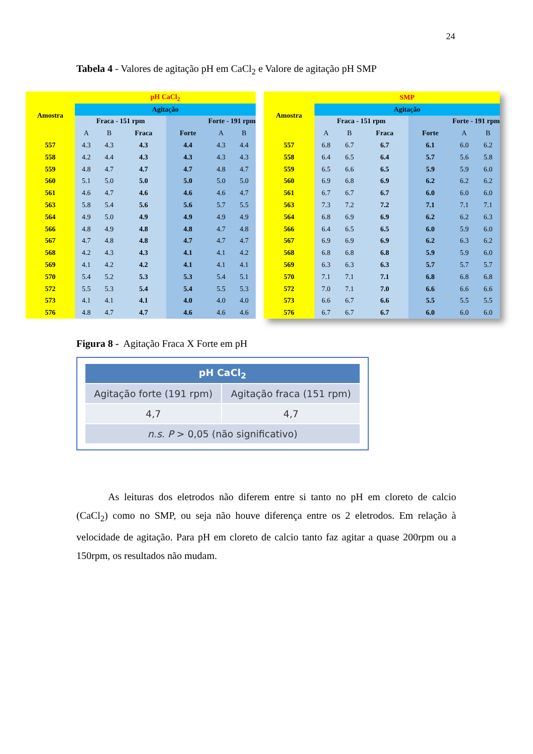24
Tabela 4 - Valores de agitação pH em CaCl<sub>2</sub> e Valore de agitação pH SMP
| Amostra | pH CaCl<sub>2</sub> | | | | | |
| | Agitação | | | | | |
| | Fraca - 151 rpm | | | Forte - 191 rpm | | |
| | A | B | Fraca | Forte | A | B |
| 557 | 4.3 | 4.3 | 4.3 | 4.4 | 4.3 | 4.4 |
| 558 | 4.2 | 4.4 | 4.3 | 4.3 | 4.3 | 4.3 |
| 559 | 4.8 | 4.7 | 4.7 | 4.7 | 4.8 | 4.7 |
| 560 | 5.1 | 5.0 | 5.0 | 5.0 | 5.0 | 5.0 |
| 561 | 4.6 | 4.7 | 4.6 | 4.6 | 4.6 | 4.7 |
| 563 | 5.8 | 5.4 | 5.6 | 5.6 | 5.7 | 5.5 |
| 564 | 4.9 | 5.0 | 4.9 | 4.9 | 4.9 | 4.9 |
| 566 | 4.8 | 4.9 | 4.8 | 4.8 | 4.7 | 4.8 |
| 567 | 4.7 | 4.8 | 4.8 | 4.7 | 4.7 | 4.7 |
| 568 | 4.2 | 4.3 | 4.3 | 4.1 | 4.1 | 4.2 |
| 569 | 4.1 | 4.2 | 4.2 | 4.1 | 4.1 | 4.1 |
| 570 | 5.4 | 5.2 | 5.3 | 5.3 | 5.4 | 5.1 |
| 572 | 5.5 | 5.3 | 5.4 | 5.4 | 5.5 | 5.3 |
| 573 | 4.1 | 4.1 | 4.1 | 4.0 | 4.0 | 4.0 |
| 576 | 4.8 | 4.7 | 4.7 | 4.6 | 4.6 | 4.6 |
| Amostra | SMP | | | | | |
| | Agitação | | | | | |
| | Fraca - 151 rpm | | | Forte - 191 rpm | | |
| | A | B | Fraca | Forte | A | B |
| 557 | 6.8 | 6.7 | 6.7 | 6.1 | 6.0 | 6.2 |
| 558 | 6.4 | 6.5 | 6.4 | 5.7 | 5.6 | 5.8 |
| 559 | 6.5 | 6.6 | 6.5 | 5.9 | 5.9 | 6.0 |
| 560 | 6.9 | 6.8 | 6.9 | 6.2 | 6.2 | 6.2 |
| 561 | 6.7 | 6.7 | 6.7 | 6.0 | 6.0 | 6.0 |
| 563 | 7.3 | 7.2 | 7.2 | 7.1 | 7.1 | 7.1 |
| 564 | 6.8 | 6.9 | 6.9 | 6.2 | 6.2 | 6.3 |
| 566 | 6.4 | 6.5 | 6.5 | 6.0 | 5.9 | 6.0 |
| 567 | 6.9 | 6.9 | 6.9 | 6.2 | 6.3 | 6.2 |
| 568 | 6.8 | 6.8 | 6.8 | 5.9 | 5.9 | 6.0 |
| 569 | 6.3 | 6.3 | 6.3 | 5.7 | 5.7 | 5.7 |
| 570 | 7.1 | 7.1 | 7.1 | 6.8 | 6.8 | 6.8 |
| 572 | 7.0 | 7.1 | 7.0 | 6.6 | 6.6 | 6.6 |
| 573 | 6.6 | 6.7 | 6.6 | 5.5 | 5.5 | 5.5 |
| 576 | 6.7 | 6.7 | 6.7 | 6.0 | 6.0 | 6.0 |
Figura 8 - Agitação Fraca X Forte em pH
| pH CaCl<sub>2</sub> | |
| --- | --- |
| Agitação forte (191 rpm) | Agitação fraca (151 rpm) |
| 4,7 | 4,7 |
| n.s. P > 0,05 (não significativo) | |
As leituras dos eletrodos não diferem entre si tanto no pH em cloreto de calcio (CaCl<sub>2</sub>) como no SMP, ou seja não houve diferença entre os 2 eletrodos. Em relação à velocidade de agitação. Para pH em cloreto de calcio tanto faz agitar a quase 200rpm ou a 150rpm, os resultados não mudam.